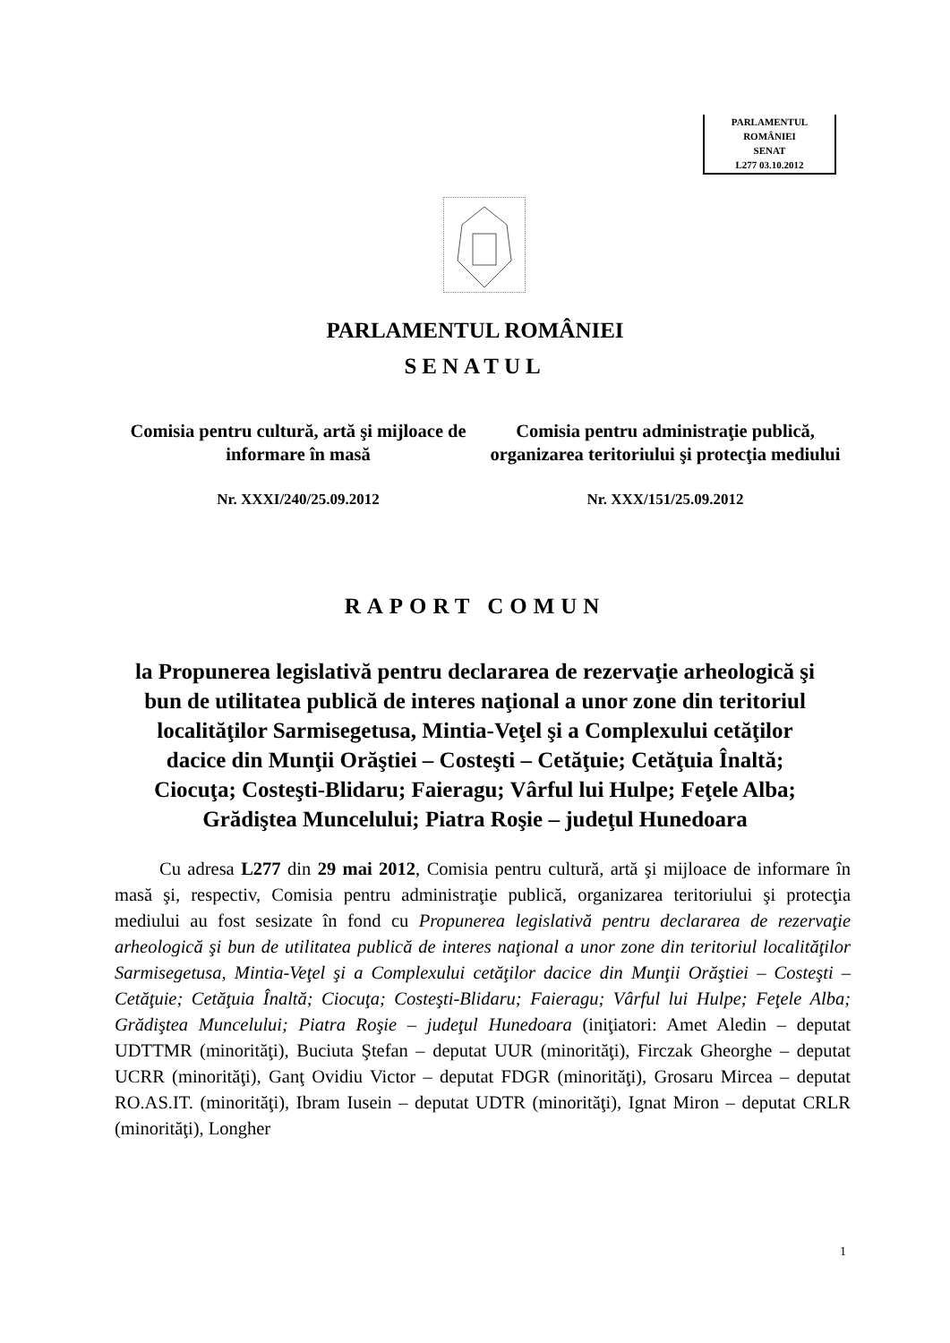PARLAMENTUL ROMÂNIEI
SENAT
L277 03.10.2012
PARLAMENTUL ROMÂNIEI
SENATUL
Comisia pentru cultură, artă şi mijloace de informare în masă
Comisia pentru administraţie publică, organizarea teritoriului şi protecţia mediului
Nr. XXXI/240/25.09.2012 Nr. XXX/151/25.09.2012
RAPORT COMUN
la Propunerea legislativă pentru declararea de rezervaţie arheologică şi bun de utilitatea publică de interes naţional a unor zone din teritoriul localităţilor Sarmisegetusa, Mintia-Veţel şi a Complexului cetăţilor dacice din Munţii Orăştiei – Costeşti – Cetăţuie; Cetăţuia Înaltă; Ciocuţa; Costeşti-Blidaru; Faieragu; Vârful lui Hulpe; Feţele Alba; Grădiştea Muncelului; Piatra Roşie – judeţul Hunedoara
Cu adresa L277 din 29 mai 2012, Comisia pentru cultură, artă şi mijloace de informare în masă şi, respectiv, Comisia pentru administraţie publică, organizarea teritoriului şi protecţia mediului au fost sesizate în fond cu Propunerea legislativă pentru declararea de rezervaţie arheologică şi bun de utilitatea publică de interes naţional a unor zone din teritoriul localităţilor Sarmisegetusa, Mintia-Veţel şi a Complexului cetăţilor dacice din Munţii Orăştiei – Costeşti – Cetăţuie; Cetăţuia Înaltă; Ciocuţa; Costeşti-Blidaru; Faieragu; Vârful lui Hulpe; Feţele Alba; Grădiştea Muncelului; Piatra Roşie – judeţul Hunedoara (iniţiatori: Amet Aledin – deputat UDTTMR (minorităţi), Buciuta Ştefan – deputat UUR (minorităţi), Firczak Gheorghe – deputat UCRR (minorităţi), Ganţ Ovidiu Victor – deputat FDGR (minorităţi), Grosaru Mircea – deputat RO.AS.IT. (minorităţi), Ibram Iusein – deputat UDTR (minorităţi), Ignat Miron – deputat CRLR (minorităţi), Longher
1